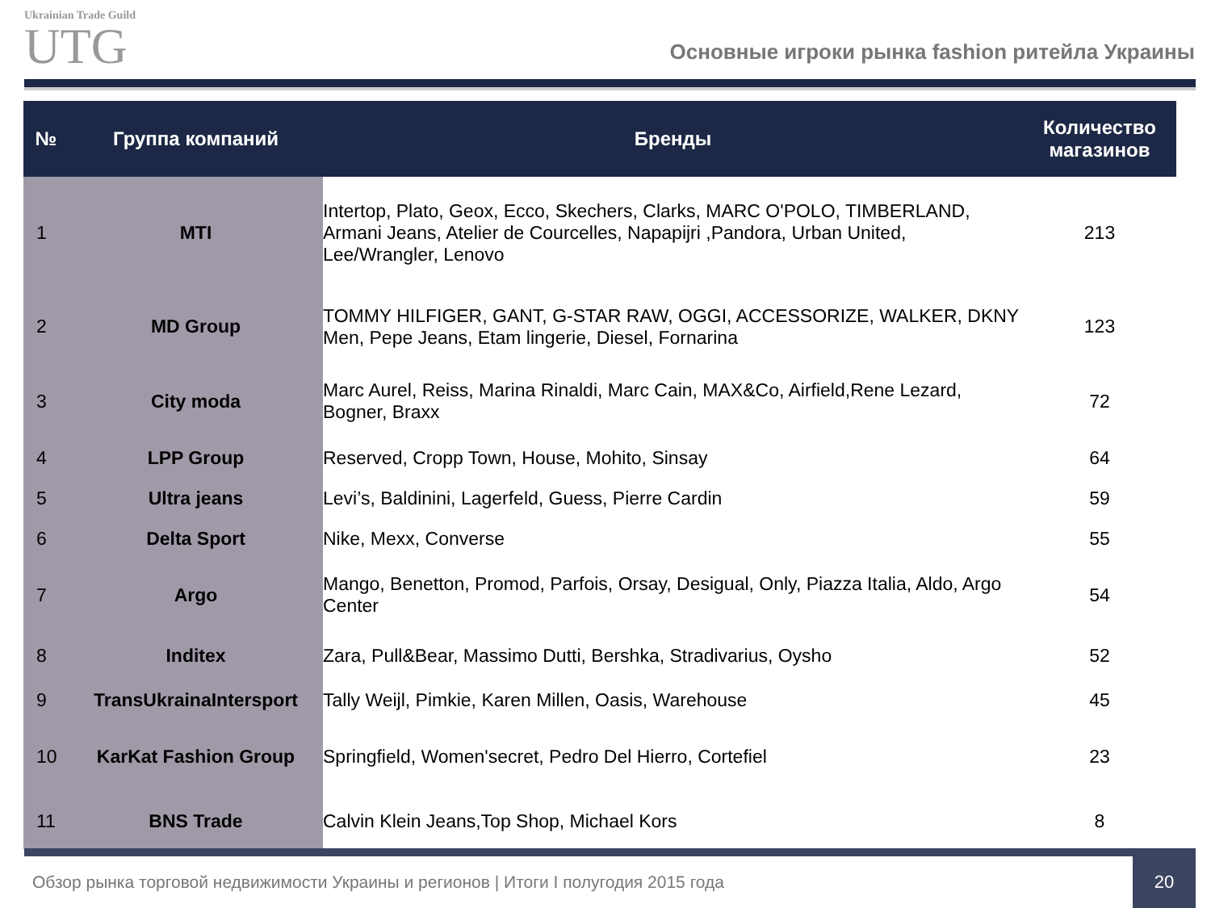Ukrainian Trade Guild
UTG
Основные игроки рынка fashion ритейла Украины
| № | Группа компаний | Бренды | Количество магазинов |
| --- | --- | --- | --- |
| 1 | MTI | Intertop, Plato, Geox, Ecco, Skechers, Clarks, MARC O'POLO, TIMBERLAND, Armani Jeans, Atelier de Courcelles, Napapijri ,Pandora, Urban United, Lee/Wrangler, Lenovo | 213 |
| 2 | MD Group | TOMMY HILFIGER, GANT, G-STAR RAW, OGGI, ACCESSORIZE, WALKER, DKNY Men, Pepe Jeans, Etam lingerie, Diesel, Fornarina | 123 |
| 3 | City moda | Marc Aurel, Reiss, Marina Rinaldi, Marc Cain, MAX&Co, Airfield,Rene Lezard, Bogner, Braxx | 72 |
| 4 | LPP Group | Reserved, Cropp Town, House, Mohito, Sinsay | 64 |
| 5 | Ultra jeans | Levi’s, Baldinini, Lagerfeld, Guess, Pierre Cardin | 59 |
| 6 | Delta Sport | Nike, Mexx, Converse | 55 |
| 7 | Argo | Mango, Benetton, Promod, Parfois, Orsay, Desigual, Only, Piazza Italia, Aldo, Argo Center | 54 |
| 8 | Inditex | Zara, Pull&Bear, Massimo Dutti, Bershka, Stradivarius, Oysho | 52 |
| 9 | TransUkrainaIntersport | Tally Weijl, Pimkie, Karen Millen, Oasis, Warehouse | 45 |
| 10 | KarKat Fashion Group | Springfield, Women'secret, Pedro Del Hierro, Cortefiel | 23 |
| 11 | BNS Trade | Calvin Klein Jeans,Top Shop, Michael Kors | 8 |
Обзор рынка торговой недвижимости Украины и регионов | Итоги I полугодия 2015 года 20